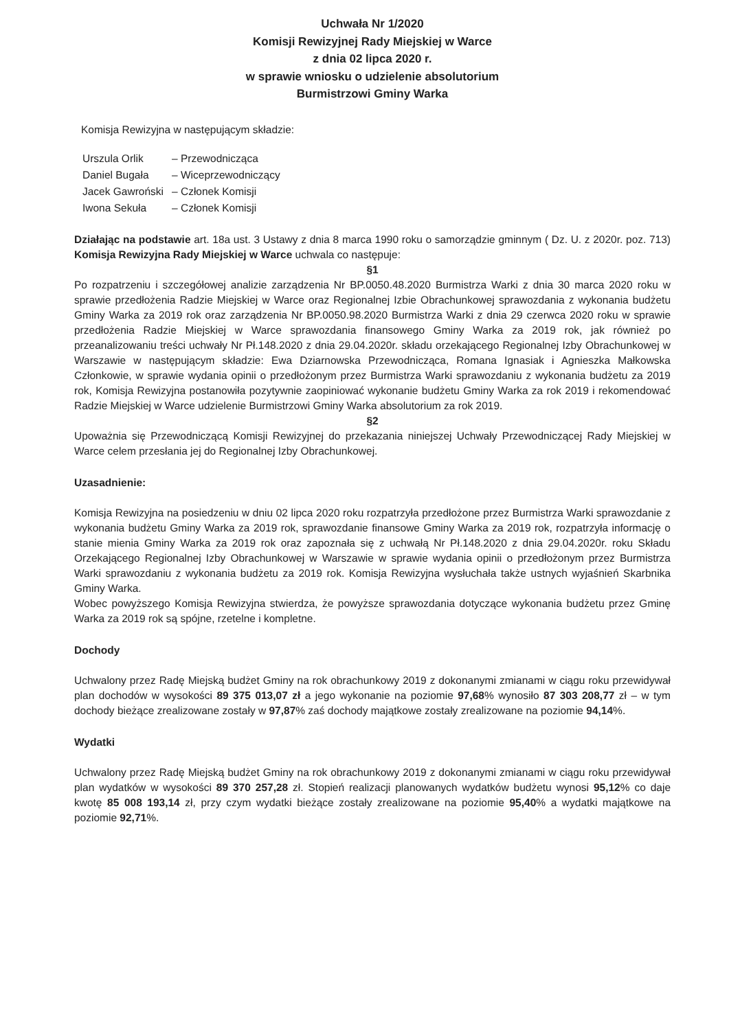Uchwała Nr 1/2020
Komisji Rewizyjnej Rady Miejskiej w Warce
z dnia 02 lipca 2020 r.
w sprawie wniosku o udzielenie absolutorium
Burmistrzowi Gminy Warka
Komisja Rewizyjna w następującym składzie:
| Urszula Orlik | – Przewodnicząca |
| Daniel Bugała | – Wiceprzewodniczący |
| Jacek Gawroński | – Członek Komisji |
| Iwona Sekuła | – Członek Komisji |
Działając na podstawie art. 18a ust. 3 Ustawy z dnia 8 marca 1990 roku o samorządzie gminnym ( Dz. U. z 2020r. poz. 713) Komisja Rewizyjna Rady Miejskiej w Warce uchwala co następuje:
§1
Po rozpatrzeniu i szczegółowej analizie zarządzenia Nr BP.0050.48.2020 Burmistrza Warki z dnia 30 marca 2020 roku w sprawie przedłożenia Radzie Miejskiej w Warce oraz Regionalnej Izbie Obrachunkowej sprawozdania z wykonania budżetu Gminy Warka za 2019 rok oraz zarządzenia Nr BP.0050.98.2020 Burmistrza Warki z dnia 29 czerwca 2020 roku w sprawie przedłożenia Radzie Miejskiej w Warce sprawozdania finansowego Gminy Warka za 2019 rok, jak również po przeanalizowaniu treści uchwały Nr Pł.148.2020 z dnia 29.04.2020r. składu orzekającego Regionalnej Izby Obrachunkowej w Warszawie w następującym składzie: Ewa Dziarnowska Przewodnicząca, Romana Ignasiak i Agnieszka Małkowska Członkowie, w sprawie wydania opinii o przedłożonym przez Burmistrza Warki sprawozdaniu z wykonania budżetu za 2019 rok, Komisja Rewizyjna postanowiła pozytywnie zaopiniować wykonanie budżetu Gminy Warka za rok 2019 i rekomendować Radzie Miejskiej w Warce udzielenie Burmistrzowi Gminy Warka absolutorium za rok 2019.
§2
Upoważnia się Przewodniczącą Komisji Rewizyjnej do przekazania niniejszej Uchwały Przewodniczącej Rady Miejskiej w Warce celem przesłania jej do Regionalnej Izby Obrachunkowej.
Uzasadnienie:
Komisja Rewizyjna na posiedzeniu w dniu 02 lipca 2020 roku rozpatrzyła przedłożone przez Burmistrza Warki sprawozdanie z wykonania budżetu Gminy Warka za 2019 rok, sprawozdanie finansowe Gminy Warka za 2019 rok, rozpatrzyła informację o stanie mienia Gminy Warka za 2019 rok oraz zapoznała się z uchwałą Nr Pł.148.2020 z dnia 29.04.2020r. roku Składu Orzekającego Regionalnej Izby Obrachunkowej w Warszawie w sprawie wydania opinii o przedłożonym przez Burmistrza Warki sprawozdaniu z wykonania budżetu za 2019 rok. Komisja Rewizyjna wysłuchała także ustnych wyjaśnień Skarbnika Gminy Warka.
Wobec powyższego Komisja Rewizyjna stwierdza, że powyższe sprawozdania dotyczące wykonania budżetu przez Gminę Warka za 2019 rok są spójne, rzetelne i kompletne.
Dochody
Uchwalony przez Radę Miejską budżet Gminy na rok obrachunkowy 2019 z dokonanymi zmianami w ciągu roku przewidywał plan dochodów w wysokości 89 375 013,07 zł a jego wykonanie na poziomie 97,68% wynosiło 87 303 208,77 zł – w tym dochody bieżące zrealizowane zostały w 97,87% zaś dochody majątkowe zostały zrealizowane na poziomie 94,14%.
Wydatki
Uchwalony przez Radę Miejską budżet Gminy na rok obrachunkowy 2019 z dokonanymi zmianami w ciągu roku przewidywał plan wydatków w wysokości 89 370 257,28 zł. Stopień realizacji planowanych wydatków budżetu wynosi 95,12% co daje kwotę 85 008 193,14 zł, przy czym wydatki bieżące zostały zrealizowane na poziomie 95,40% a wydatki majątkowe na poziomie 92,71%.